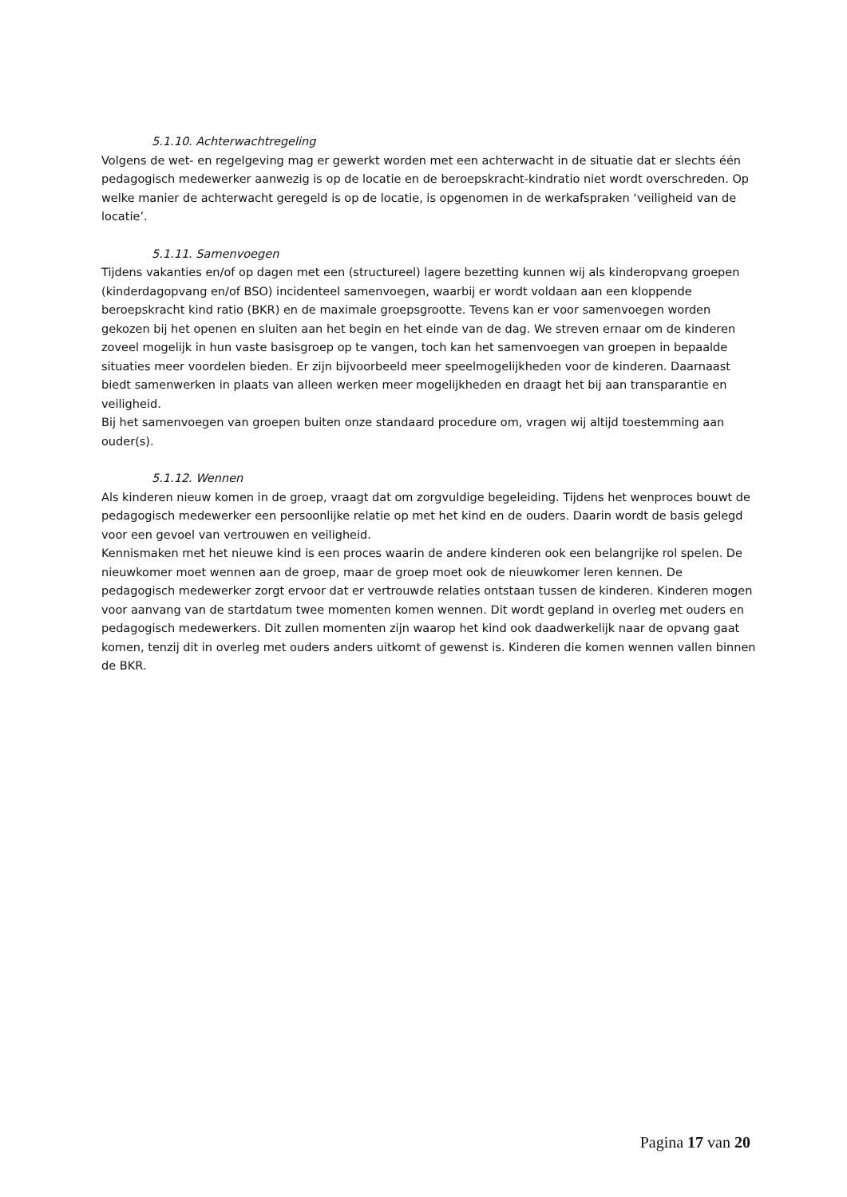5.1.10. Achterwachtregeling
Volgens de wet- en regelgeving mag er gewerkt worden met een achterwacht in de situatie dat er slechts één pedagogisch medewerker aanwezig is op de locatie en de beroepskracht-kindratio niet wordt overschreden. Op welke manier de achterwacht geregeld is op de locatie, is opgenomen in de werkafspraken ‘veiligheid van de locatie’.
5.1.11. Samenvoegen
Tijdens vakanties en/of op dagen met een (structureel) lagere bezetting kunnen wij als kinderopvang groepen (kinderdagopvang en/of BSO) incidenteel samenvoegen, waarbij er wordt voldaan aan een kloppende beroepskracht kind ratio (BKR) en de maximale groepsgrootte. Tevens kan er voor samenvoegen worden gekozen bij het openen en sluiten aan het begin en het einde van de dag. We streven ernaar om de kinderen zoveel mogelijk in hun vaste basisgroep op te vangen, toch kan het samenvoegen van groepen in bepaalde situaties meer voordelen bieden. Er zijn bijvoorbeeld meer speelmogelijkheden voor de kinderen. Daarnaast biedt samenwerken in plaats van alleen werken meer mogelijkheden en draagt het bij aan transparantie en veiligheid.
Bij het samenvoegen van groepen buiten onze standaard procedure om, vragen wij altijd toestemming aan ouder(s).
5.1.12. Wennen
Als kinderen nieuw komen in de groep, vraagt dat om zorgvuldige begeleiding. Tijdens het wenproces bouwt de pedagogisch medewerker een persoonlijke relatie op met het kind en de ouders. Daarin wordt de basis gelegd voor een gevoel van vertrouwen en veiligheid.
Kennismaken met het nieuwe kind is een proces waarin de andere kinderen ook een belangrijke rol spelen. De nieuwkomer moet wennen aan de groep, maar de groep moet ook de nieuwkomer leren kennen. De pedagogisch medewerker zorgt ervoor dat er vertrouwde relaties ontstaan tussen de kinderen. Kinderen mogen voor aanvang van de startdatum twee momenten komen wennen. Dit wordt gepland in overleg met ouders en pedagogisch medewerkers. Dit zullen momenten zijn waarop het kind ook daadwerkelijk naar de opvang gaat komen, tenzij dit in overleg met ouders anders uitkomt of gewenst is. Kinderen die komen wennen vallen binnen de BKR.
Pagina 17 van 20